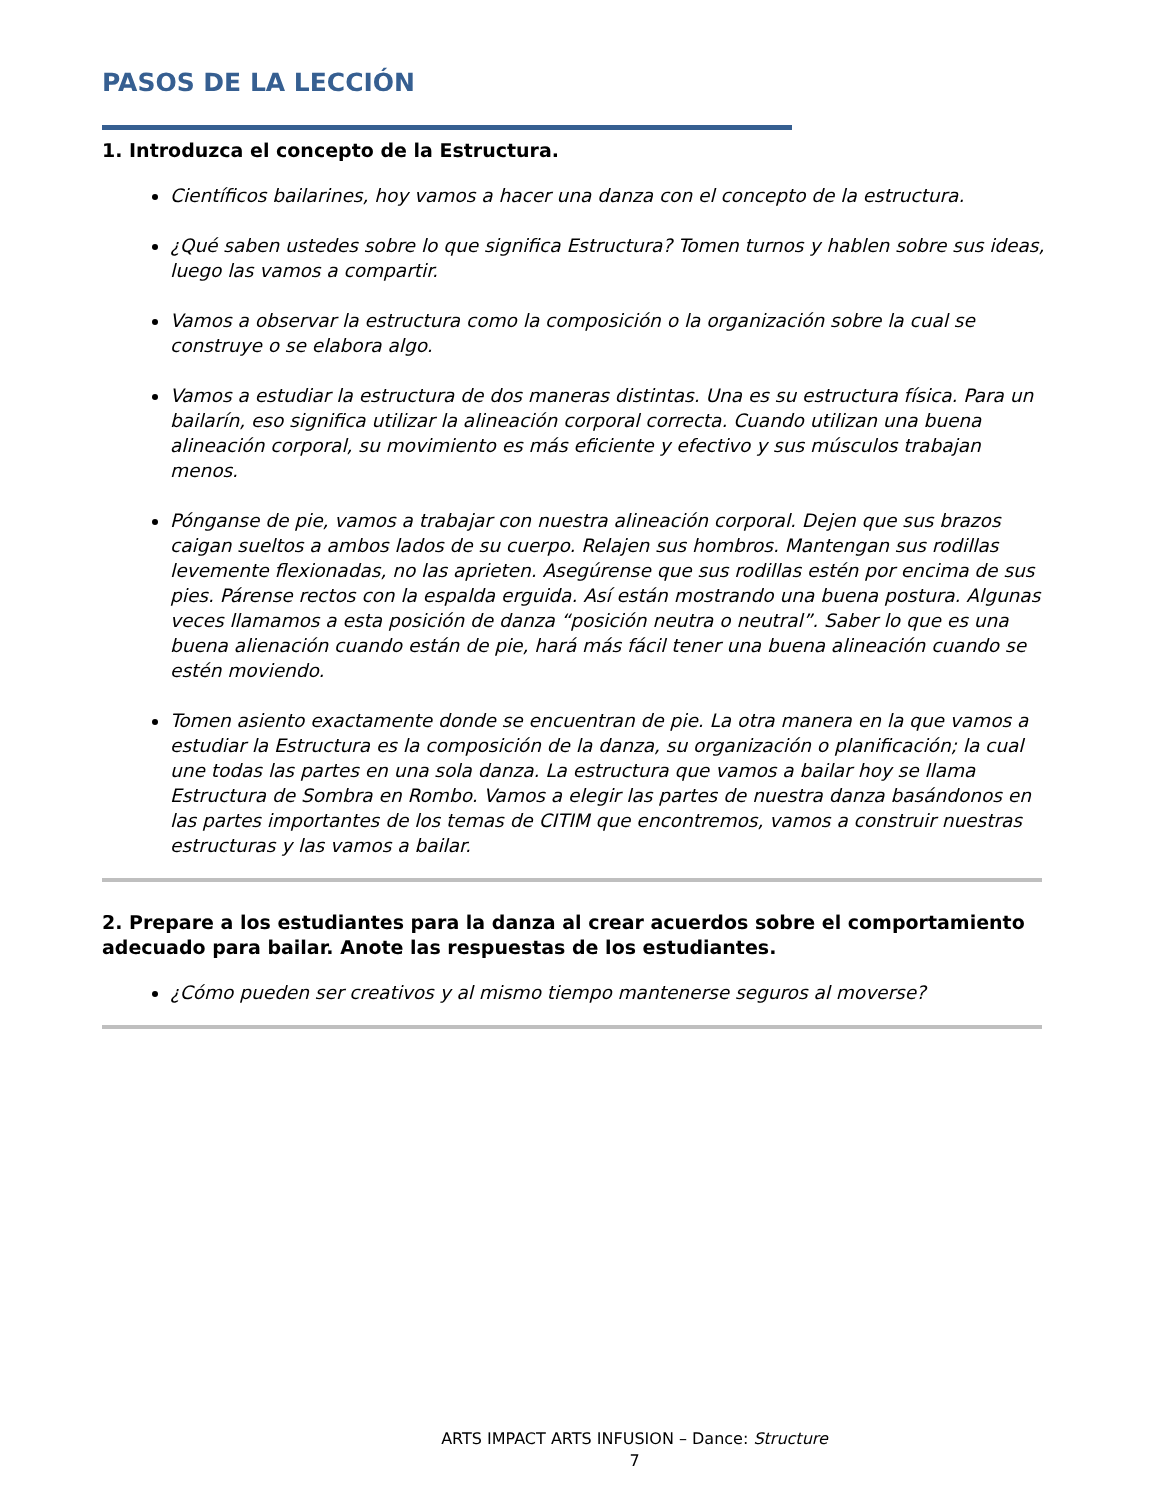PASOS DE LA LECCIÓN
1. Introduzca el concepto de la Estructura.
Científicos bailarines, hoy vamos a hacer una danza con el concepto de la estructura.
¿Qué saben ustedes sobre lo que significa Estructura? Tomen turnos y hablen sobre sus ideas, luego las vamos a compartir.
Vamos a observar la estructura como la composición o la organización sobre la cual se construye o se elabora algo.
Vamos a estudiar la estructura de dos maneras distintas. Una es su estructura física. Para un bailarín, eso significa utilizar la alineación corporal correcta. Cuando utilizan una buena alineación corporal, su movimiento es más eficiente y efectivo y sus músculos trabajan menos.
Pónganse de pie, vamos a trabajar con nuestra alineación corporal. Dejen que sus brazos caigan sueltos a ambos lados de su cuerpo. Relajen sus hombros. Mantengan sus rodillas levemente flexionadas, no las aprieten. Asegúrense que sus rodillas estén por encima de sus pies. Párense rectos con la espalda erguida. Así están mostrando una buena postura. Algunas veces llamamos a esta posición de danza “posición neutra o neutral”. Saber lo que es una buena alienación cuando están de pie, hará más fácil tener una buena alineación cuando se estén moviendo.
Tomen asiento exactamente donde se encuentran de pie. La otra manera en la que vamos a estudiar la Estructura es la composición de la danza, su organización o planificación; la cual une todas las partes en una sola danza. La estructura que vamos a bailar hoy se llama Estructura de Sombra en Rombo. Vamos a elegir las partes de nuestra danza basándonos en las partes importantes de los temas de CITIM que encontremos, vamos a construir nuestras estructuras y las vamos a bailar.
2. Prepare a los estudiantes para la danza al crear acuerdos sobre el comportamiento adecuado para bailar. Anote las respuestas de los estudiantes.
¿Cómo pueden ser creativos y al mismo tiempo mantenerse seguros al moverse?
ARTS IMPACT ARTS INFUSION – Dance: Structure
7